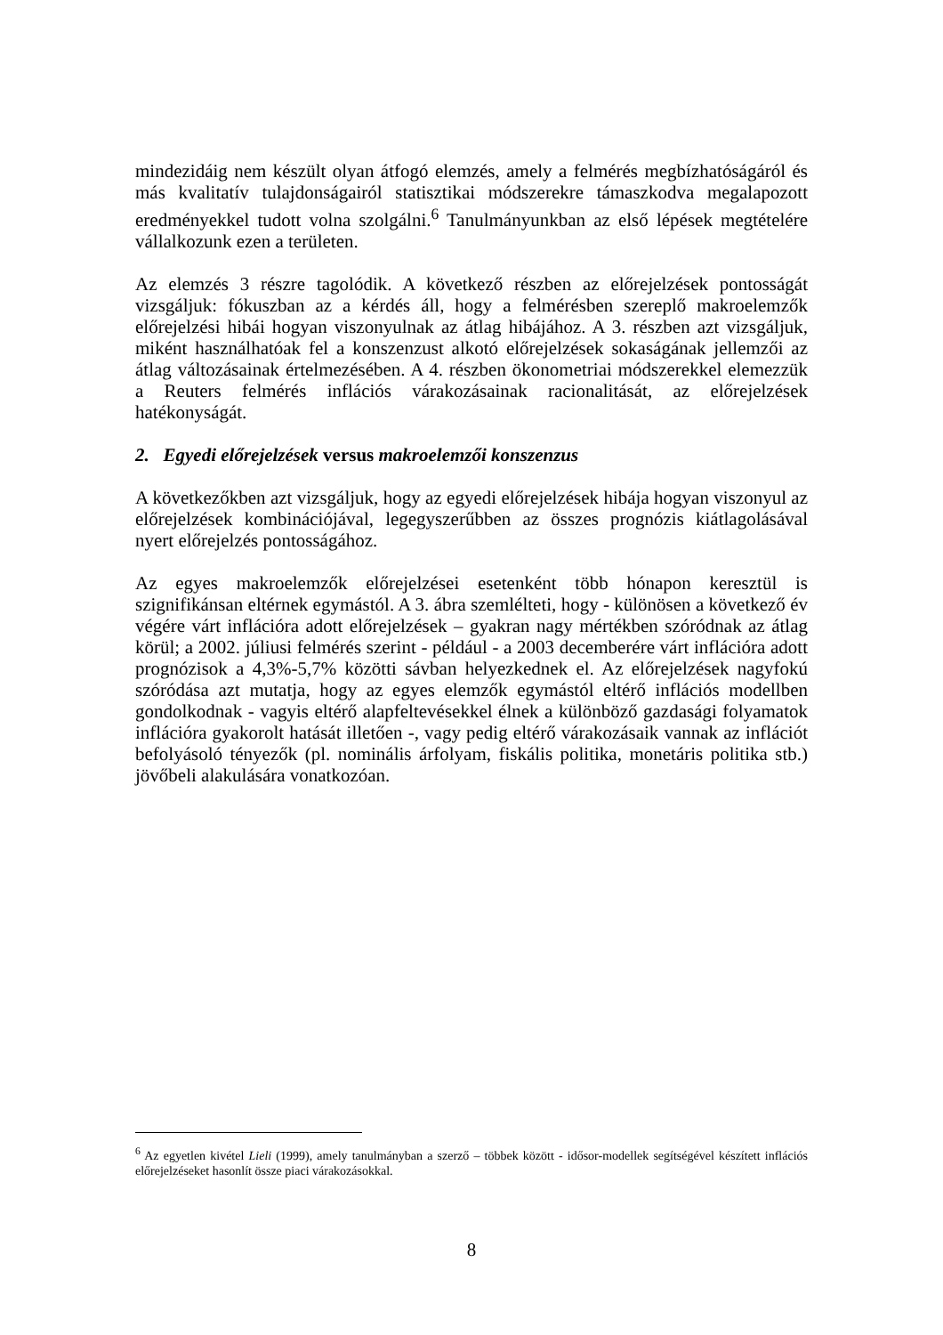mindezidáig nem készült olyan átfogó elemzés, amely a felmérés megbízhatóságáról és más kvalitatív tulajdonságairól statisztikai módszerekre támaszkodva megalapozott eredményekkel tudott volna szolgálni.<sup>6</sup> Tanulmányunkban az első lépések megtételére vállalkozunk ezen a területen.
Az elemzés 3 részre tagolódik. A következő részben az előrejelzések pontosságát vizsgáljuk: fókuszban az a kérdés áll, hogy a felmérésben szereplő makroelemzők előrejelzési hibái hogyan viszonyulnak az átlag hibájához. A 3. részben azt vizsgáljuk, miként használhatóak fel a konszenzust alkotó előrejelzések sokaságának jellemzői az átlag változásainak értelmezésében. A 4. részben ökonometriai módszerekkel elemezzük a Reuters felmérés inflációs várakozásainak racionalitását, az előrejelzések hatékonyságát.
2. Egyedi előrejelzések versus makroelemzői konszenzus
A következőkben azt vizsgáljuk, hogy az egyedi előrejelzések hibája hogyan viszonyul az előrejelzések kombinációjával, legegyszerűbben az összes prognózis kiátlagolásával nyert előrejelzés pontosságához.
Az egyes makroelemzők előrejelzései esetenként több hónapon keresztül is szignifikánsan eltérnek egymástól. A 3. ábra szemlélteti, hogy - különösen a következő év végére várt inflációra adott előrejelzések – gyakran nagy mértékben szóródnak az átlag körül; a 2002. júliusi felmérés szerint - például - a 2003 decemberére várt inflációra adott prognózisok a 4,3%-5,7% közötti sávban helyezkednek el. Az előrejelzések nagyfokú szóródása azt mutatja, hogy az egyes elemzők egymástól eltérő inflációs modellben gondolkodnak - vagyis eltérő alapfeltevésekkel élnek a különböző gazdasági folyamatok inflációra gyakorolt hatását illetően -, vagy pedig eltérő várakozásaik vannak az inflációt befolyásoló tényezők (pl. nominális árfolyam, fiskális politika, monetáris politika stb.) jövőbeli alakulására vonatkozóan.
<sup>6</sup> Az egyetlen kivétel Lieli (1999), amely tanulmányban a szerző – többek között - idősor-modellek segítségével készített inflációs előrejelzéseket hasonlít össze piaci várakozásokkal.
8